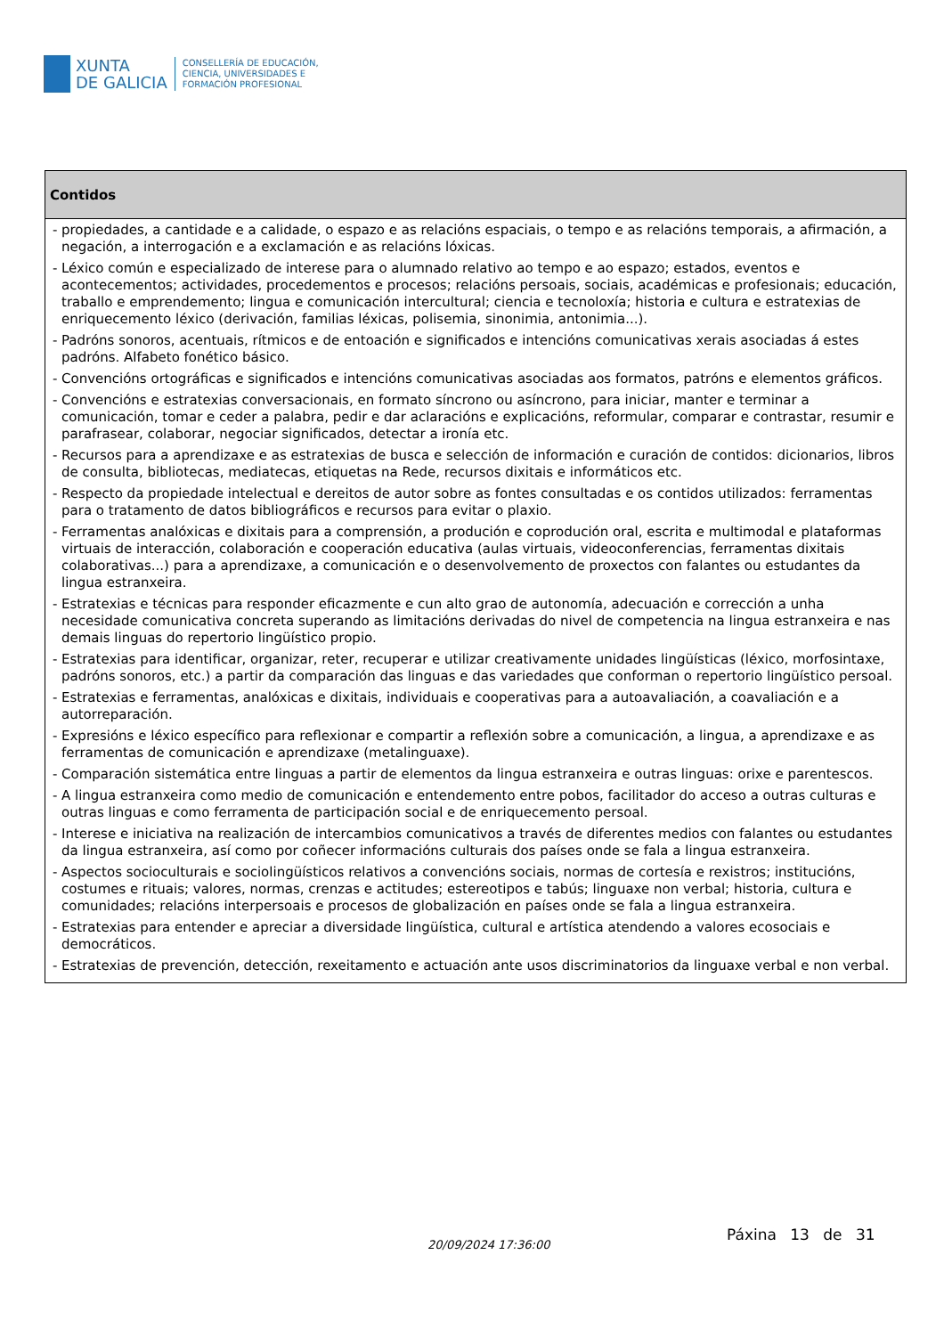XUNTA
DE GALICIA
CONSELLERÍA DE EDUCACIÓN,
CIENCIA, UNIVERSIDADES E
FORMACIÓN PROFESIONAL
| Contidos |
| --- |
| - propiedades, a cantidade e a calidade, o espazo e as relacións espaciais, o tempo e as relacións temporais, a afirmación, a negación, a interrogación e a exclamación e as relacións lóxicas. - Léxico común e especializado de interese para o alumnado relativo ao tempo e ao espazo; estados, eventos e acontecementos; actividades, procedementos e procesos; relacións persoais, sociais, académicas e profesionais; educación, traballo e emprendemento; lingua e comunicación intercultural; ciencia e tecnoloxía; historia e cultura e estratexias de enriquecemento léxico (derivación, familias léxicas, polisemia, sinonimia, antonimia...). - Padróns sonoros, acentuais, rítmicos e de entoación e significados e intencións comunicativas xerais asociadas á estes padróns. Alfabeto fonético básico. - Convencións ortográficas e significados e intencións comunicativas asociadas aos formatos, patróns e elementos gráficos. - Convencións e estratexias conversacionais, en formato síncrono ou asíncrono, para iniciar, manter e terminar a comunicación, tomar e ceder a palabra, pedir e dar aclaracións e explicacións, reformular, comparar e contrastar, resumir e parafrasear, colaborar, negociar significados, detectar a ironía etc. - Recursos para a aprendizaxe e as estratexias de busca e selección de información e curación de contidos: dicionarios, libros de consulta, bibliotecas, mediatecas, etiquetas na Rede, recursos dixitais e informáticos etc. - Respecto da propiedade intelectual e dereitos de autor sobre as fontes consultadas e os contidos utilizados: ferramentas para o tratamento de datos bibliográficos e recursos para evitar o plaxio. - Ferramentas analóxicas e dixitais para a comprensión, a produción e coprodución oral, escrita e multimodal e plataformas virtuais de interacción, colaboración e cooperación educativa (aulas virtuais, videoconferencias, ferramentas dixitais colaborativas...) para a aprendizaxe, a comunicación e o desenvolvemento de proxectos con falantes ou estudantes da lingua estranxeira. - Estratexias e técnicas para responder eficazmente e cun alto grao de autonomía, adecuación e corrección a unha necesidade comunicativa concreta superando as limitacións derivadas do nivel de competencia na lingua estranxeira e nas demais linguas do repertorio lingüístico propio. - Estratexias para identificar, organizar, reter, recuperar e utilizar creativamente unidades lingüísticas (léxico, morfosintaxe, padróns sonoros, etc.) a partir da comparación das linguas e das variedades que conforman o repertorio lingüístico persoal. - Estratexias e ferramentas, analóxicas e dixitais, individuais e cooperativas para a autoavaliación, a coavaliación e a autorreparación. - Expresións e léxico específico para reflexionar e compartir a reflexión sobre a comunicación, a lingua, a aprendizaxe e as ferramentas de comunicación e aprendizaxe (metalinguaxe). - Comparación sistemática entre linguas a partir de elementos da lingua estranxeira e outras linguas: orixe e parentescos. - A lingua estranxeira como medio de comunicación e entendemento entre pobos, facilitador do acceso a outras culturas e outras linguas e como ferramenta de participación social e de enriquecemento persoal. - Interese e iniciativa na realización de intercambios comunicativos a través de diferentes medios con falantes ou estudantes da lingua estranxeira, así como por coñecer informacións culturais dos países onde se fala a lingua estranxeira. - Aspectos socioculturais e sociolingüísticos relativos a convencións sociais, normas de cortesía e rexistros; institucións, costumes e rituais; valores, normas, crenzas e actitudes; estereotipos e tabús; linguaxe non verbal; historia, cultura e comunidades; relacións interpersoais e procesos de globalización en países onde se fala a lingua estranxeira. - Estratexias para entender e apreciar a diversidade lingüística, cultural e artística atendendo a valores ecosociais e democráticos. - Estratexias de prevención, detección, rexeitamento e actuación ante usos discriminatorios da linguaxe verbal e non verbal. |
20/09/2024 17:36:00
Páxina 13 de 31